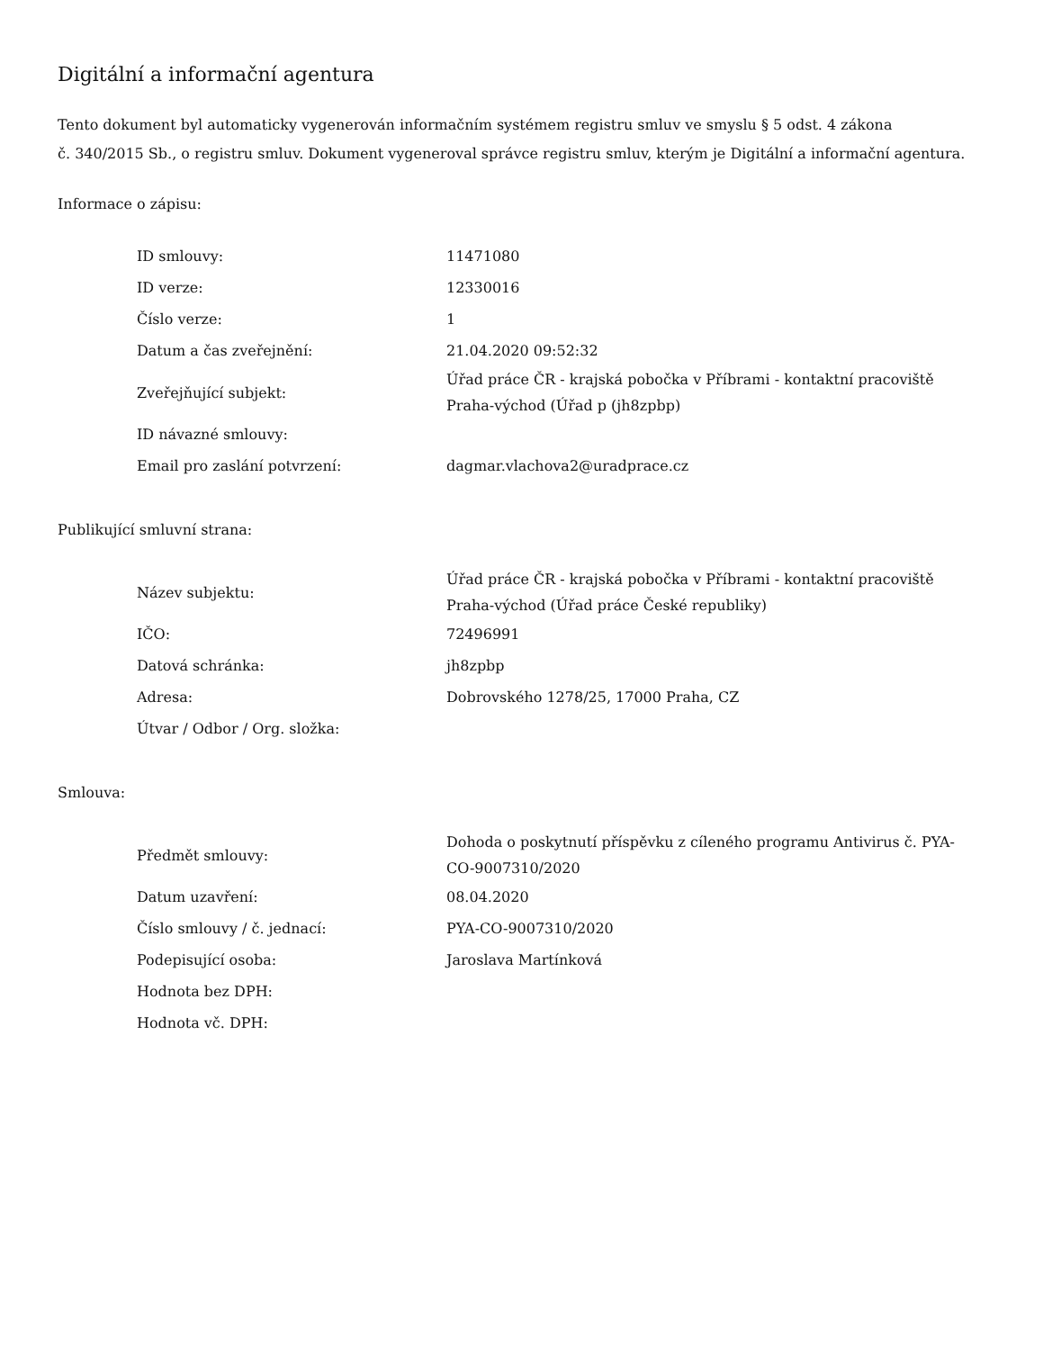Digitální a informační agentura
Tento dokument byl automaticky vygenerován informačním systémem registru smluv ve smyslu § 5 odst. 4 zákona
č. 340/2015 Sb., o registru smluv. Dokument vygeneroval správce registru smluv, kterým je Digitální a informační agentura.
Informace o zápisu:
| ID smlouvy: | 11471080 |
| ID verze: | 12330016 |
| Číslo verze: | 1 |
| Datum a čas zveřejnění: | 21.04.2020 09:52:32 |
| Zveřejňující subjekt: | Úřad práce ČR - krajská pobočka v Příbrami - kontaktní pracoviště Praha-východ (Úřad p (jh8zpbp) |
| ID návazné smlouvy: | |
| Email pro zaslání potvrzení: | dagmar.vlachova2@uradprace.cz |
Publikující smluvní strana:
| Název subjektu: | Úřad práce ČR - krajská pobočka v Příbrami - kontaktní pracoviště Praha-východ (Úřad práce České republiky) |
| IČO: | 72496991 |
| Datová schránka: | jh8zpbp |
| Adresa: | Dobrovského 1278/25, 17000 Praha, CZ |
| Útvar / Odbor / Org. složka: | |
Smlouva:
| Předmět smlouvy: | Dohoda o poskytnutí příspěvku z cíleného programu Antivirus č. PYA-CO-9007310/2020 |
| Datum uzavření: | 08.04.2020 |
| Číslo smlouvy / č. jednací: | PYA-CO-9007310/2020 |
| Podepisující osoba: | Jaroslava Martínková |
| Hodnota bez DPH: | |
| Hodnota vč. DPH: | |